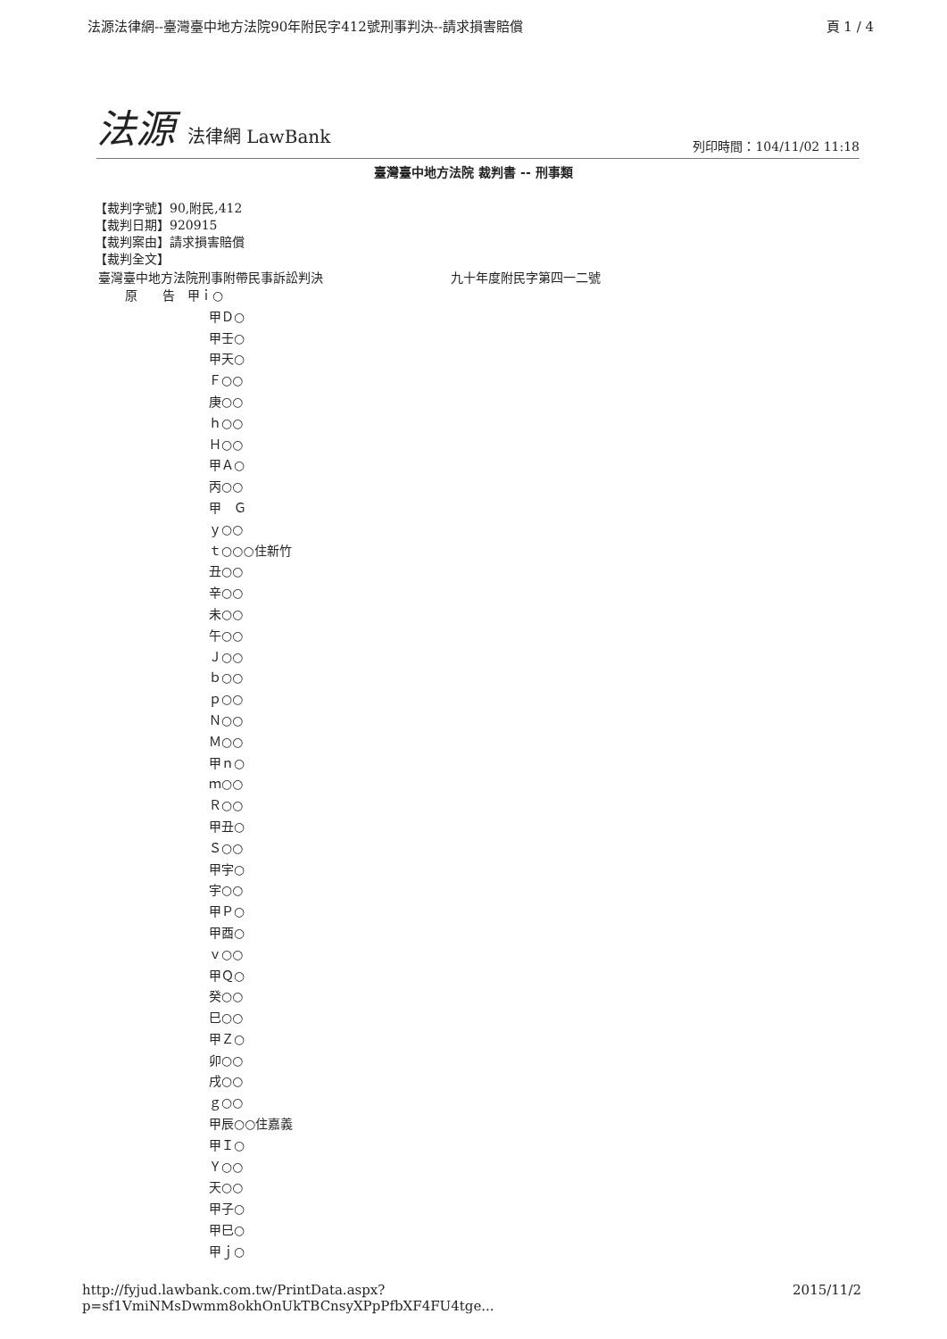法源法律網--臺灣臺中地方法院90年附民字412號刑事判決--請求損害賠償 頁 1 / 4
法源 法律網 LawBank
列印時間：104/11/02 11:18
臺灣臺中地方法院 裁判書 -- 刑事類
【裁判字號】90,附民,412
【裁判日期】920915
【裁判案由】請求損害賠償
【裁判全文】
臺灣臺中地方法院刑事附帶民事訴訟判決 九十年度附民字第四一二號
原　　告　甲ｉ○
甲Ｄ○
甲壬○
甲天○
Ｆ○○
庚○○
ｈ○○
Ｈ○○
甲Ａ○
丙○○
甲　Ｇ
ｙ○○
ｔ○○○住新竹
丑○○
辛○○
未○○
午○○
Ｊ○○
ｂ○○
ｐ○○
Ｎ○○
Ｍ○○
甲ｎ○
ｍ○○
Ｒ○○
甲丑○
Ｓ○○
甲宇○
宇○○
甲Ｐ○
甲酉○
ｖ○○
甲Ｑ○
癸○○
巳○○
甲Ｚ○
卯○○
戌○○
ｇ○○
甲辰○○住嘉義
甲Ｉ○
Ｙ○○
天○○
甲子○
甲巳○
甲ｊ○
http://fyjud.lawbank.com.tw/PrintData.aspx?p=sf1VmiNMsDwmm8okhOnUkTBCnsyXPpPfbXF4FU4tge... 2015/11/2